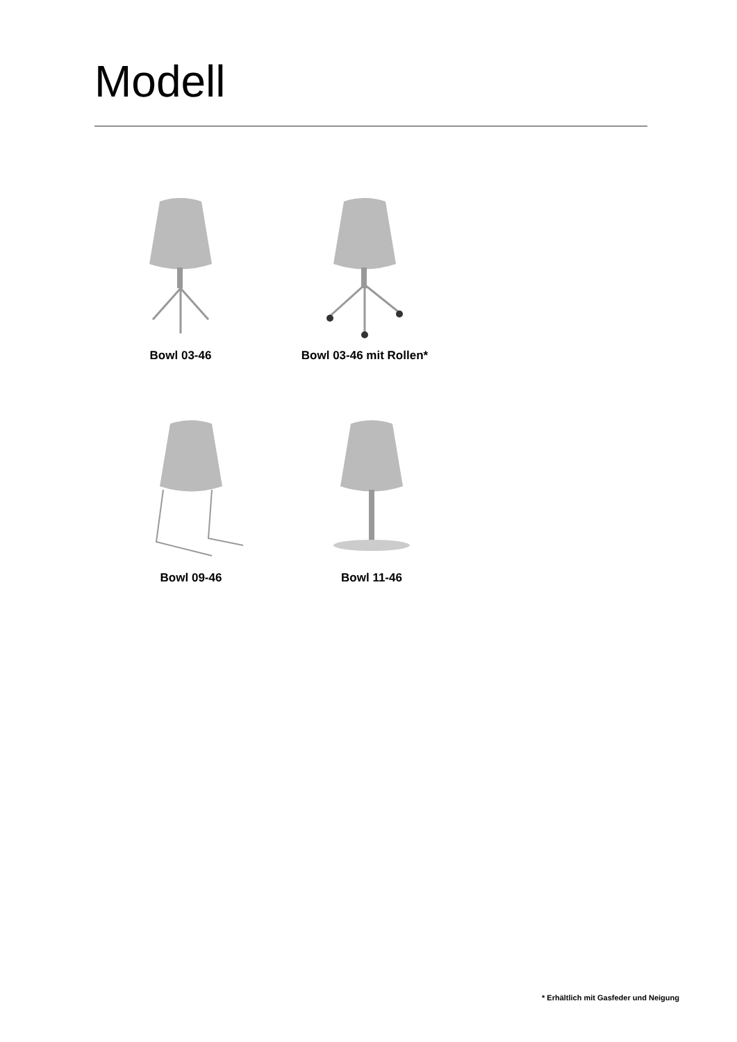Modell
Bowl 03-46 Bowl 03-46 mit Rollen*
Bowl 09-46 Bowl 11-46
* Erhältlich mit Gasfeder und Neigung